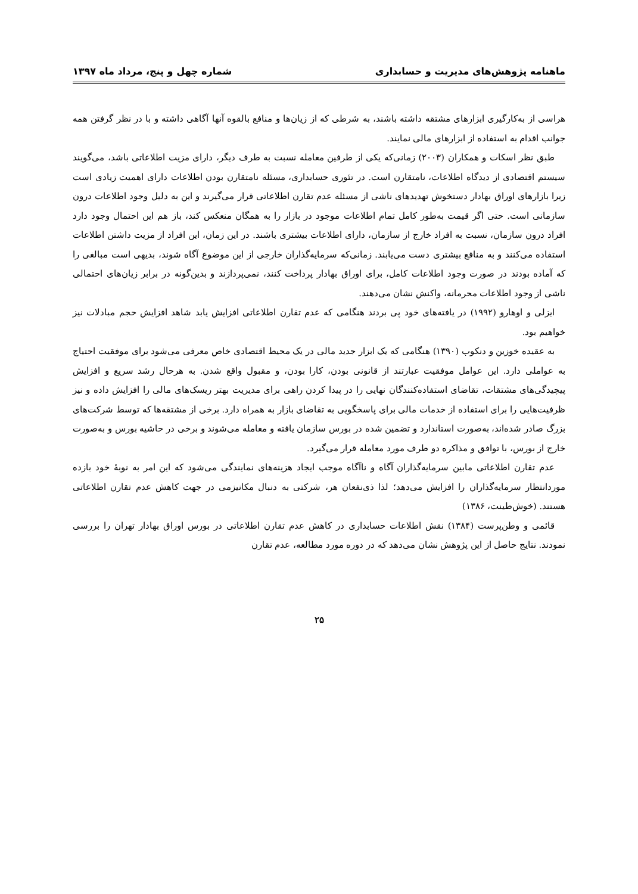ماهنامه پژوهش‌های مدیریت و حسابداری شماره چهل و پنج، مرداد ماه ۱۳۹۷
هراسی از به‌کارگیری ابزارهای مشتقه داشته باشند، به شرطی که از زیان‌ها و منافع بالقوه آنها آگاهی داشته و با در نظر گرفتن همه جوانب اقدام به استفاده از ابزارهای مالی نمایند.
طبق نظر اسکات و همکاران (۲۰۰۳) زمانی‌که یکی از طرفین معامله نسبت به طرف دیگر، دارای مزیت اطلاعاتی باشد، می‌گویند سیستم اقتصادی از دیدگاه اطلاعات، نامتقارن است. در تئوری حسابداری، مسئله نامتقارن بودن اطلاعات دارای اهمیت زیادی است زیرا بازارهای اوراق بهادار دستخوش تهدیدهای ناشی از مسئله عدم تقارن اطلاعاتی قرار می‌گیرند و این به دلیل وجود اطلاعات درون سازمانی است. حتی اگر قیمت به‌طور کامل تمام اطلاعات موجود در بازار را به همگان منعکس کند، باز هم این احتمال وجود دارد افراد درون سازمان، نسبت به افراد خارج از سازمان، دارای اطلاعات بیشتری باشند. در این زمان، این افراد از مزیت داشتن اطلاعات استفاده می‌کنند و به منافع بیشتری دست می‌یابند. زمانی‌که سرمایه‌گذاران خارجی از این موضوع آگاه شوند، بدیهی است مبالغی را که آماده بودند در صورت وجود اطلاعات کامل، برای اوراق بهادار پرداخت کنند، نمی‌پردازند و بدین‌گونه در برابر زیان‌های احتمالی ناشی از وجود اطلاعات محرمانه، واکنش نشان می‌دهند.
ایزلی و اوهارو (۱۹۹۲) در یافته‌های خود پی بردند هنگامی که عدم تقارن اطلاعاتی افزایش یابد شاهد افزایش حجم مبادلات نیز خواهیم بود.
به عقیده خوزین و دنکوب (۱۳۹۰) هنگامی که یک ابزار جدید مالی در یک محیط اقتصادی خاص معرفی می‌شود برای موفقیت احتیاج به عواملی دارد. این عوامل موفقیت عبارتند از قانونی بودن، کارا بودن، و مقبول واقع شدن. به هرحال رشد سریع و افزایش پیچیدگی‌های مشتقات، تقاضای استفاده‌کنندگان نهایی را در پیدا کردن راهی برای مدیریت بهتر ریسک‌های مالی را افزایش داده و نیز ظرفیت‌هایی را برای استفاده از خدمات مالی برای پاسخگویی به تقاضای بازار به همراه دارد. برخی از مشتقه‌ها که توسط شرکت‌های بزرگ صادر شده‌اند، به‌صورت استاندارد و تضمین شده در بورس سازمان یافته و معامله می‌شوند و برخی در حاشیه بورس و به‌صورت خارج از بورس، با توافق و مذاکره دو طرف مورد معامله قرار می‌گیرد.
عدم تقارن اطلاعاتی مابین سرمایه‌گذاران آگاه و ناآگاه موجب ایجاد هزینه‌های نمایندگی می‌شود که این امر به نوبهٔ خود بازده موردانتظار سرمایه‌گذاران را افزایش می‌دهد؛ لذا ذی‌نفعان هر، شرکتی به دنبال مکانیزمی در جهت کاهش عدم تقارن اطلاعاتی هستند. (خوش‌طینت، ۱۳۸۶)
قائمی و وطن‌پرست (۱۳۸۴) نقش اطلاعات حسابداری در کاهش عدم تقارن اطلاعاتی در بورس اوراق بهادار تهران را بررسی نمودند. نتایج حاصل از این پژوهش نشان می‌دهد که در دوره مورد مطالعه، عدم تقارن
۲۵